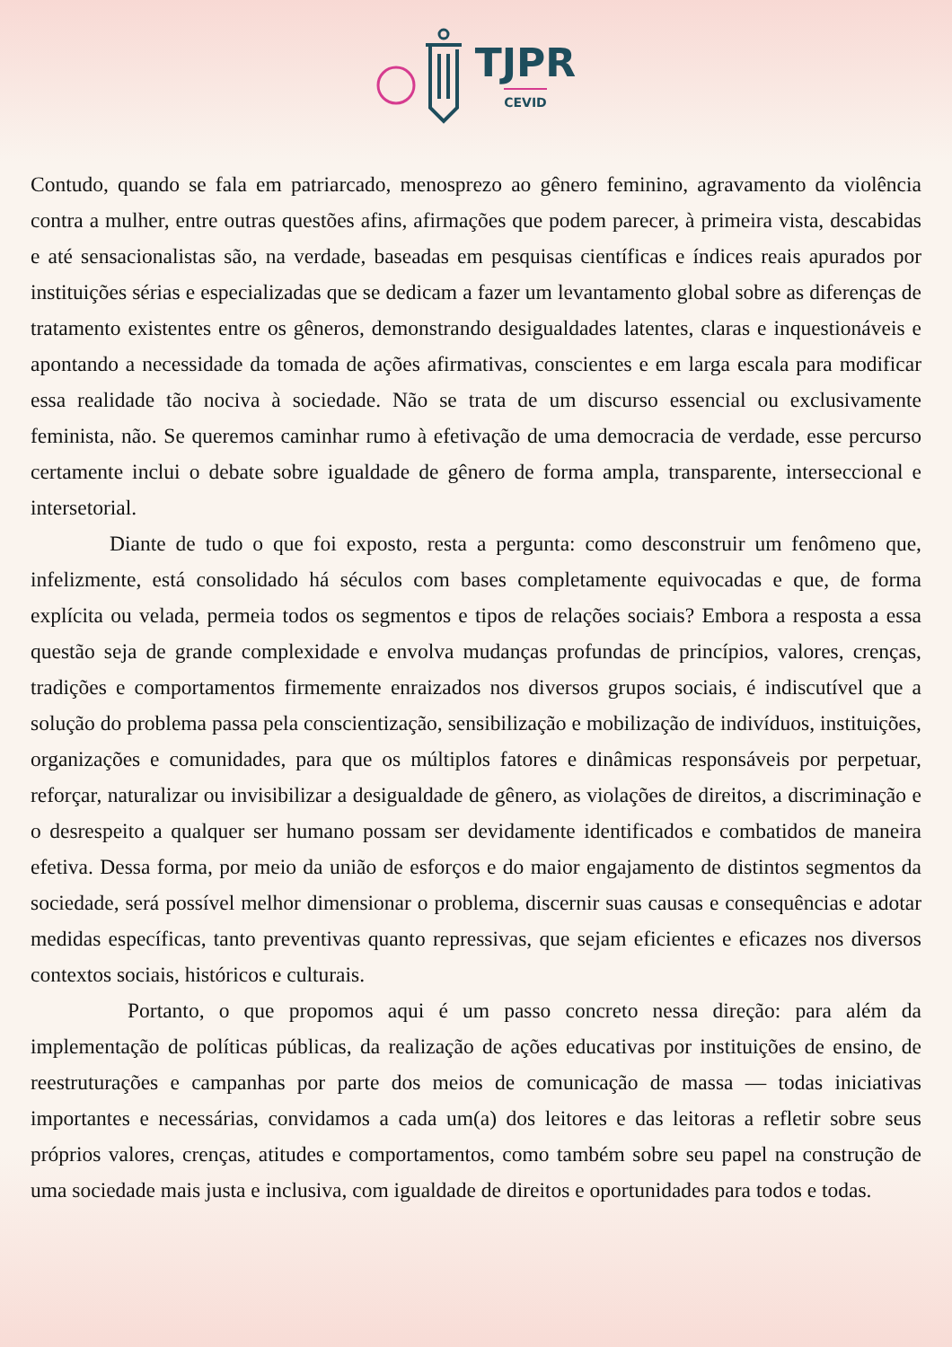TJPR
CEVID
Contudo, quando se fala em patriarcado, menosprezo ao gênero feminino, agravamento da violência contra a mulher, entre outras questões afins, afirmações que podem parecer, à primeira vista, descabidas e até sensacionalistas são, na verdade, baseadas em pesquisas científicas e índices reais apurados por instituições sérias e especializadas que se dedicam a fazer um levantamento global sobre as diferenças de tratamento existentes entre os gêneros, demonstrando desigualdades latentes, claras e inquestionáveis e apontando a necessidade da tomada de ações afirmativas, conscientes e em larga escala para modificar essa realidade tão nociva à sociedade. Não se trata de um discurso essencial ou exclusivamente feminista, não. Se queremos caminhar rumo à efetivação de uma democracia de verdade, esse percurso certamente inclui o debate sobre igualdade de gênero de forma ampla, transparente, interseccional e intersetorial.
Diante de tudo o que foi exposto, resta a pergunta: como desconstruir um fenômeno que, infelizmente, está consolidado há séculos com bases completamente equivocadas e que, de forma explícita ou velada, permeia todos os segmentos e tipos de relações sociais? Embora a resposta a essa questão seja de grande complexidade e envolva mudanças profundas de princípios, valores, crenças, tradições e comportamentos firmemente enraizados nos diversos grupos sociais, é indiscutível que a solução do problema passa pela conscientização, sensibilização e mobilização de indivíduos, instituições, organizações e comunidades, para que os múltiplos fatores e dinâmicas responsáveis por perpetuar, reforçar, naturalizar ou invisibilizar a desigualdade de gênero, as violações de direitos, a discriminação e o desrespeito a qualquer ser humano possam ser devidamente identificados e combatidos de maneira efetiva. Dessa forma, por meio da união de esforços e do maior engajamento de distintos segmentos da sociedade, será possível melhor dimensionar o problema, discernir suas causas e consequências e adotar medidas específicas, tanto preventivas quanto repressivas, que sejam eficientes e eficazes nos diversos contextos sociais, históricos e culturais.
Portanto, o que propomos aqui é um passo concreto nessa direção: para além da implementação de políticas públicas, da realização de ações educativas por instituições de ensino, de reestruturações e campanhas por parte dos meios de comunicação de massa — todas iniciativas importantes e necessárias, convidamos a cada um(a) dos leitores e das leitoras a refletir sobre seus próprios valores, crenças, atitudes e comportamentos, como também sobre seu papel na construção de uma sociedade mais justa e inclusiva, com igualdade de direitos e oportunidades para todos e todas.